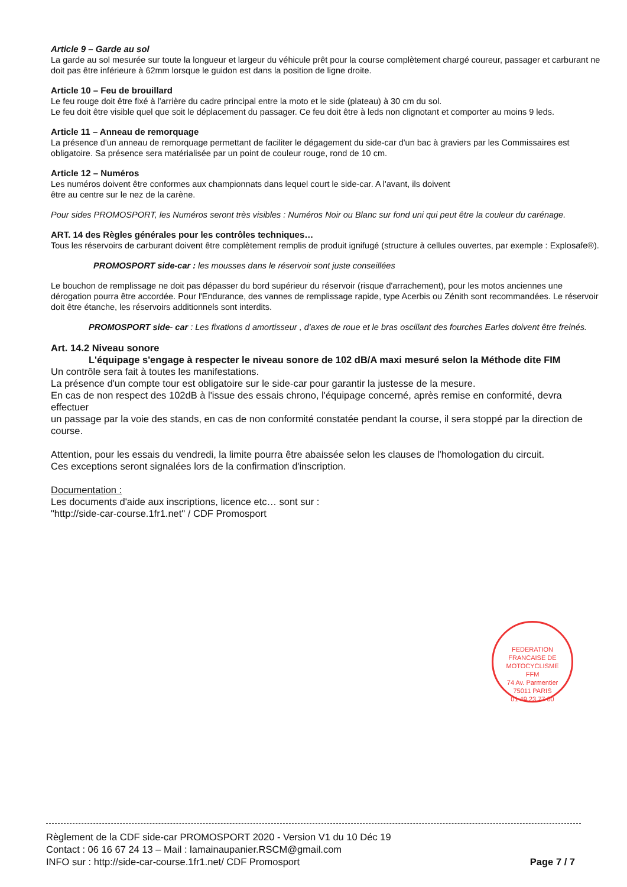Article 9 – Garde au sol
La garde au sol mesurée sur toute la longueur et largeur du véhicule prêt pour la course complètement chargé coureur, passager et carburant ne doit pas être inférieure à 62mm lorsque le guidon est dans la position de ligne droite.
Article 10 – Feu de brouillard
Le feu rouge doit être fixé à l'arrière du cadre principal entre la moto et le side (plateau) à 30 cm du sol.
Le feu doit être visible quel que soit le déplacement du passager. Ce feu doit être à leds non clignotant et comporter au moins 9 leds.
Article 11 – Anneau de remorquage
La présence d'un anneau de remorquage permettant de faciliter le dégagement du side-car d'un bac à graviers par les Commissaires est obligatoire. Sa présence sera matérialisée par un point de couleur rouge, rond de 10 cm.
Article 12 – Numéros
Les numéros doivent être conformes aux championnats dans lequel court le side-car. A l'avant, ils doivent
être au centre sur le nez de la carène.
Pour sides PROMOSPORT, les Numéros seront très visibles : Numéros Noir ou Blanc sur fond uni qui peut être la couleur du carénage.
ART. 14 des Règles générales pour les contrôles techniques…
Tous les réservoirs de carburant doivent être complètement remplis de produit ignifugé (structure à cellules ouvertes, par exemple : Explosafe®).
PROMOSPORT side-car : les mousses dans le réservoir sont juste conseillées
Le bouchon de remplissage ne doit pas dépasser du bord supérieur du réservoir (risque d'arrachement), pour les motos anciennes une dérogation pourra être accordée. Pour l'Endurance, des vannes de remplissage rapide, type Acerbis ou Zénith sont recommandées. Le réservoir doit être étanche, les réservoirs additionnels sont interdits.
PROMOSPORT side- car : Les fixations d amortisseur , d'axes de roue et le bras oscillant des fourches Earles doivent être freinés.
Art. 14.2 Niveau sonore
L'équipage s'engage à respecter le niveau sonore de 102 dB/A maxi mesuré selon la Méthode dite FIM
Un contrôle sera fait à toutes les manifestations.
La présence d'un compte tour est obligatoire sur le side-car pour garantir la justesse de la mesure.
En cas de non respect des 102dB à l'issue des essais chrono, l'équipage concerné, après remise en conformité, devra effectuer
un passage par la voie des stands, en cas de non conformité constatée pendant la course, il sera stoppé par la direction de course.
Attention, pour les essais du vendredi, la limite pourra être abaissée selon les clauses de l'homologation du circuit.
Ces exceptions seront signalées lors de la confirmation d'inscription.
Documentation :
Les documents d'aide aux inscriptions, licence etc… sont sur :
"http://side-car-course.1fr1.net" / CDF Promosport
FEDERATION FRANCAISE DE MOTOCYCLISME
FFM
74 Av. Parmentier
75011 PARIS
01 49 23 77 00
Règlement de la CDF side-car PROMOSPORT 2020 - Version V1 du 10 Déc 19
Contact : 06 16 67 24 13 – Mail : lamainaupanier.RSCM@gmail.com
INFO sur : http://side-car-course.1fr1.net/ CDF Promosport
Page 7 / 7